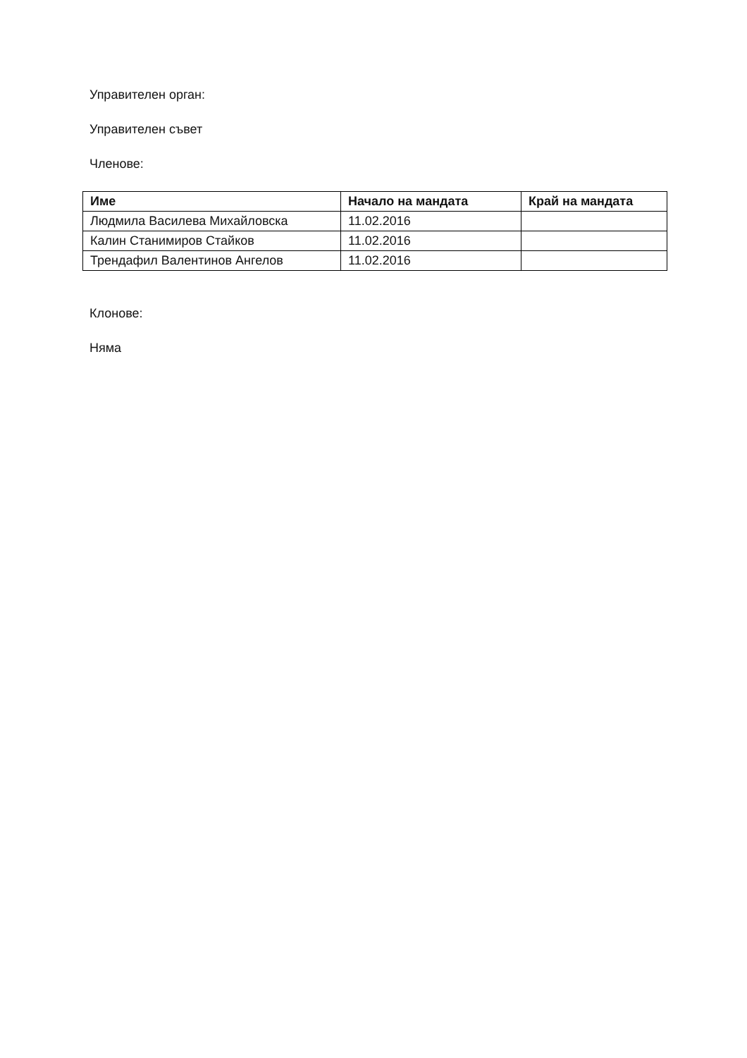Управителен орган:
Управителен съвет
Членове:
| Име | Начало на мандата | Край на мандата |
| --- | --- | --- |
| Людмила Василева Михайловска | 11.02.2016 | |
| Калин Станимиров Стайков | 11.02.2016 | |
| Трендафил Валентинов Ангелов | 11.02.2016 | |
Клонове:
Няма